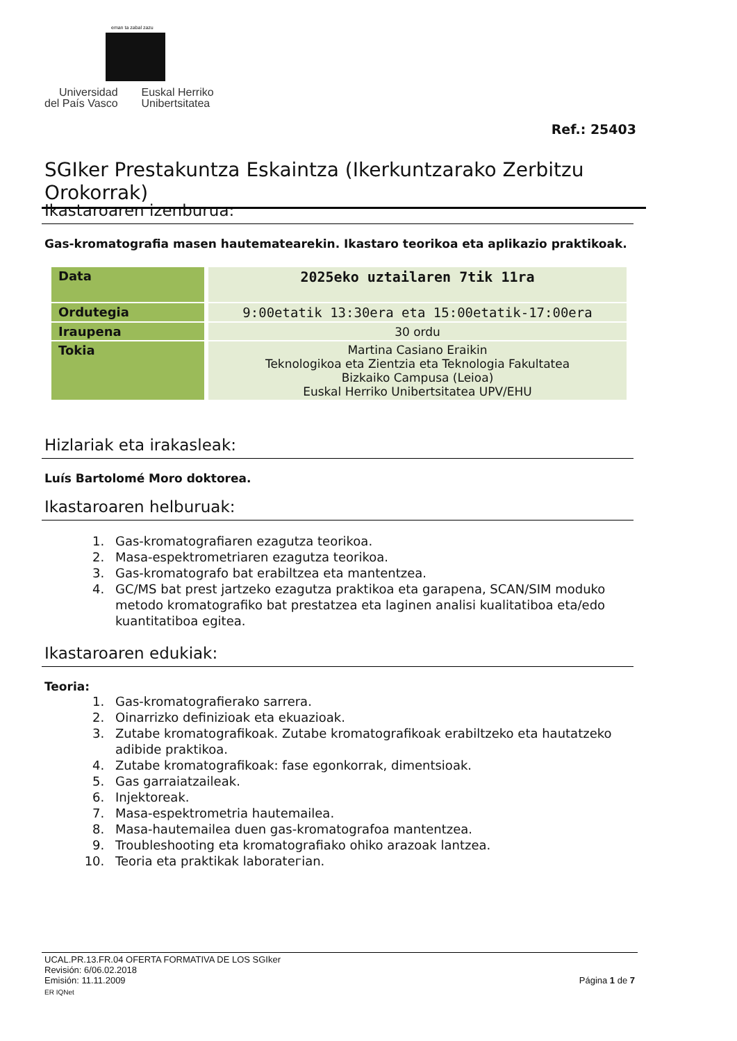eman ta zabal zazu
Universidad
del País Vasco
Euskal Herriko
Unibertsitatea
Ref.: 25403
SGIker Prestakuntza Eskaintza (Ikerkuntzarako Zerbitzu Orokorrak)
Ikastaroaren izenburua:
Gas-kromatografia masen hautematearekin. Ikastaro teorikoa eta aplikazio praktikoak.
| Data | 2025eko uztailaren 7tik 11ra |
| Ordutegia | 9:00etatik 13:30era eta 15:00etatik-17:00era |
| Iraupena | 30 ordu |
| Tokia | Martina Casiano Eraikin Teknologikoa eta Zientzia eta Teknologia Fakultatea Bizkaiko Campusa (Leioa) Euskal Herriko Unibertsitatea UPV/EHU |
Hizlariak eta irakasleak:
Luís Bartolomé Moro doktorea.
Ikastaroaren helburuak:
1. Gas-kromatografiaren ezagutza teorikoa.
2. Masa-espektrometriaren ezagutza teorikoa.
3. Gas-kromatografo bat erabiltzea eta mantentzea.
4. GC/MS bat prest jartzeko ezagutza praktikoa eta garapena, SCAN/SIM moduko metodo kromatografiko bat prestatzea eta laginen analisi kualitatiboa eta/edo kuantitatiboa egitea.
Ikastaroaren edukiak:
Teoria:
1. Gas-kromatografierako sarrera.
2. Oinarrizko definizioak eta ekuazioak.
3. Zutabe kromatografikoak. Zutabe kromatografikoak erabiltzeko eta hautatzeko adibide praktikoa.
4. Zutabe kromatografikoak: fase egonkorrak, dimentsioak.
5. Gas garraiatzaileak.
6. Injektoreak.
7. Masa-espektrometria hautemailea.
8. Masa-hautemailea duen gas-kromatografoa mantentzea.
9. Troubleshooting eta kromatografiako ohiko arazoak lantzea.
10. Teoria eta praktikak laboratегian.
UCAL.PR.13.FR.04 OFERTA FORMATIVA DE LOS SGIker
Revisión: 6/06.02.2018
Emisión: 11.11.2009 Página 1 de 7
ER IQNet